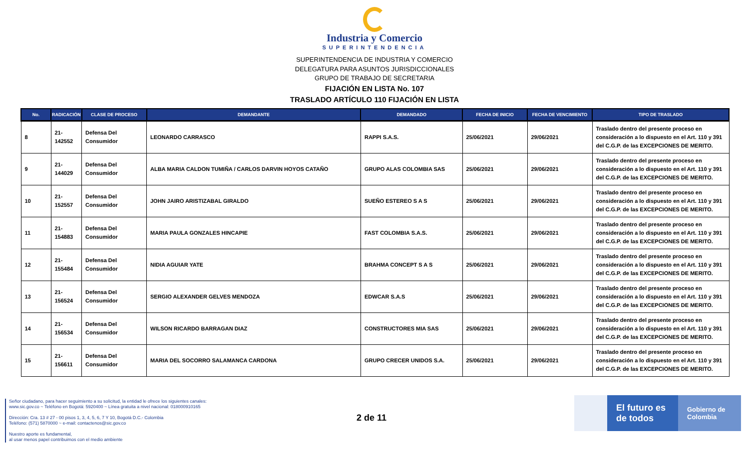Industria y Comercio
SUPERINTENDENCIA
SUPERINTENDENCIA DE INDUSTRIA Y COMERCIO
DELEGATURA PARA ASUNTOS JURISDICCIONALES
GRUPO DE TRABAJO DE SECRETARIA
FIJACIÓN EN LISTA No. 107
TRASLADO ARTÍCULO 110 FIJACIÓN EN LISTA
| No. | RADICACIÓN | CLASE DE PROCESO | DEMANDANTE | DEMANDADO | FECHA DE INICIO | FECHA DE VENCIMIENTO | TIPO DE TRASLADO |
| --- | --- | --- | --- | --- | --- | --- | --- |
| 8 | 21-142552 | Defensa Del Consumidor | LEONARDO CARRASCO | RAPPI S.A.S. | 25/06/2021 | 29/06/2021 | Traslado dentro del presente proceso en consideración a lo dispuesto en el Art. 110 y 391 del C.G.P. de las EXCEPCIONES DE MERITO. |
| 9 | 21-144029 | Defensa Del Consumidor | ALBA MARIA CALDON TUMIÑA / CARLOS DARVIN HOYOS CATAÑO | GRUPO ALAS COLOMBIA SAS | 25/06/2021 | 29/06/2021 | Traslado dentro del presente proceso en consideración a lo dispuesto en el Art. 110 y 391 del C.G.P. de las EXCEPCIONES DE MERITO. |
| 10 | 21-152557 | Defensa Del Consumidor | JOHN JAIRO ARISTIZABAL GIRALDO | SUEÑO ESTEREO S A S | 25/06/2021 | 29/06/2021 | Traslado dentro del presente proceso en consideración a lo dispuesto en el Art. 110 y 391 del C.G.P. de las EXCEPCIONES DE MERITO. |
| 11 | 21-154883 | Defensa Del Consumidor | MARIA PAULA GONZALES HINCAPIE | FAST COLOMBIA S.A.S. | 25/06/2021 | 29/06/2021 | Traslado dentro del presente proceso en consideración a lo dispuesto en el Art. 110 y 391 del C.G.P. de las EXCEPCIONES DE MERITO. |
| 12 | 21-155484 | Defensa Del Consumidor | NIDIA AGUIAR YATE | BRAHMA CONCEPT S A S | 25/06/2021 | 29/06/2021 | Traslado dentro del presente proceso en consideración a lo dispuesto en el Art. 110 y 391 del C.G.P. de las EXCEPCIONES DE MERITO. |
| 13 | 21-156524 | Defensa Del Consumidor | SERGIO ALEXANDER GELVES MENDOZA | EDWCAR S.A.S | 25/06/2021 | 29/06/2021 | Traslado dentro del presente proceso en consideración a lo dispuesto en el Art. 110 y 391 del C.G.P. de las EXCEPCIONES DE MERITO. |
| 14 | 21-156534 | Defensa Del Consumidor | WILSON RICARDO BARRAGAN DIAZ | CONSTRUCTORES MIA SAS | 25/06/2021 | 29/06/2021 | Traslado dentro del presente proceso en consideración a lo dispuesto en el Art. 110 y 391 del C.G.P. de las EXCEPCIONES DE MERITO. |
| 15 | 21-156611 | Defensa Del Consumidor | MARIA DEL SOCORRO SALAMANCA CARDONA | GRUPO CRECER UNIDOS S.A. | 25/06/2021 | 29/06/2021 | Traslado dentro del presente proceso en consideración a lo dispuesto en el Art. 110 y 391 del C.G.P. de las EXCEPCIONES DE MERITO. |
Señor ciudadano, para hacer seguimiento a su solicitud, la entidad le ofrece los siguientes canales:
www.sic.gov.co ~ Teléfono en Bogotá: 5920400 ~ Línea gratuita a nivel nacional: 018000910165
Dirección: Cra. 13 # 27 - 00 pisos 1, 3, 4, 5, 6, 7 Y 10, Bogotá D.C.- Colombia
Teléfono: (571) 5870000 ~ e-mail: contactenos@sic.gov.co
Nuestro aporte es fundamental,
al usar menos papel contribuimos con el medio ambiente
2 de 11
El futuro es de todos
Gobierno de Colombia